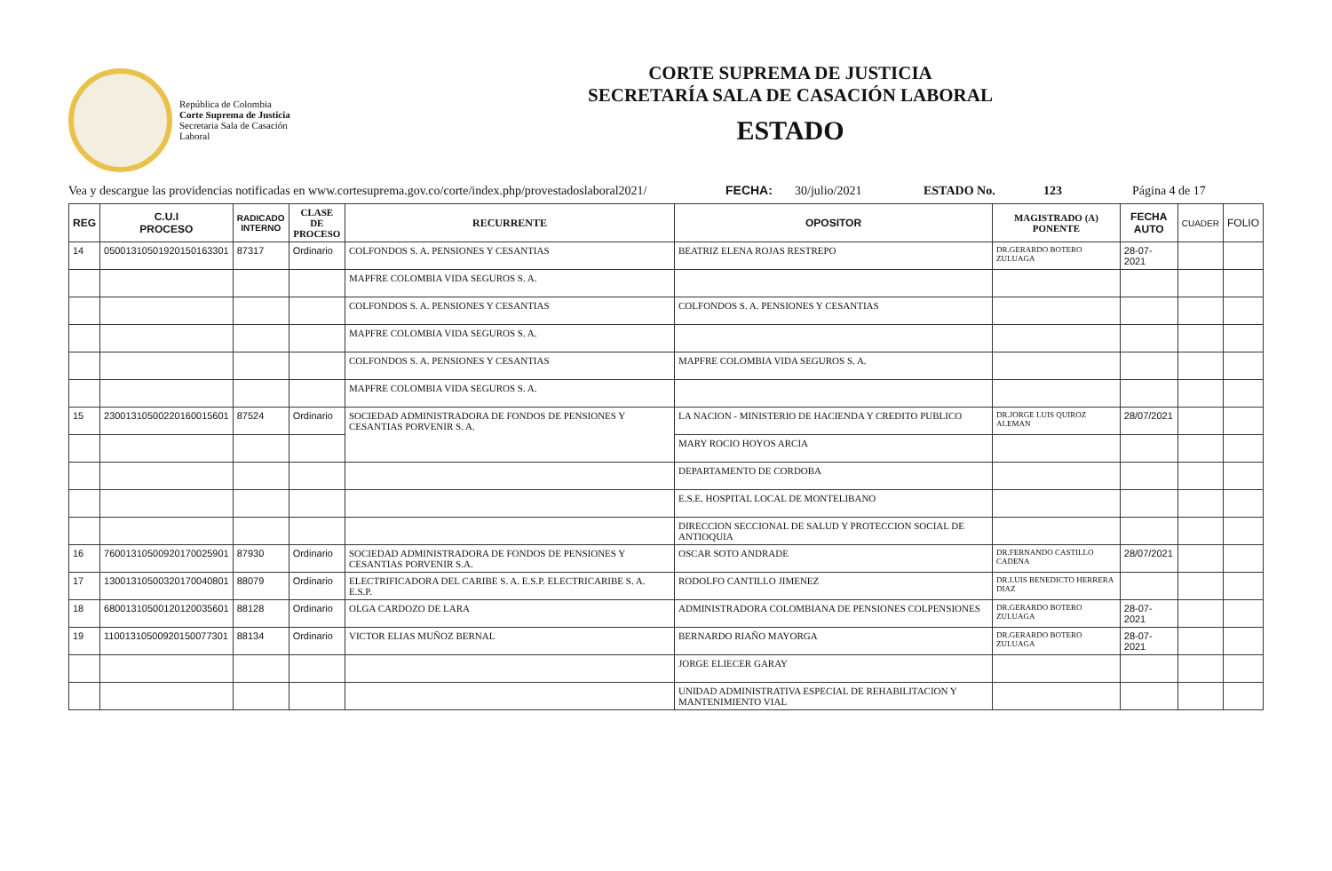República de Colombia
Corte Suprema de Justicia
Secretaria Sala de Casación Laboral
CORTE SUPREMA DE JUSTICIA
SECRETARÍA SALA DE CASACIÓN LABORAL
ESTADO
Vea y descargue las providencias notificadas en www.cortesuprema.gov.co/corte/index.php/provestadoslaboral2021/ FECHA: 30/julio/2021 ESTADO No. 123 Página 4 de 17
| REG | C.U.I PROCESO | RADICADO INTERNO | CLASE DE PROCESO | RECURRENTE | OPOSITOR | MAGISTRADO (A) PONENTE | FECHA AUTO | CUADER | FOLIO |
| --- | --- | --- | --- | --- | --- | --- | --- | --- | --- |
| 14 | 05001310501920150163301 | 87317 | Ordinario | COLFONDOS S. A. PENSIONES Y CESANTIAS | BEATRIZ ELENA ROJAS RESTREPO | DR.GERARDO BOTERO ZULUAGA | 28-07-2021 | | |
| | | | | MAPFRE COLOMBIA VIDA SEGUROS S. A. | | | | | |
| | | | | COLFONDOS S. A. PENSIONES Y CESANTIAS | COLFONDOS S. A. PENSIONES Y CESANTIAS | | | | |
| | | | | MAPFRE COLOMBIA VIDA SEGUROS S. A. | | | | | |
| | | | | COLFONDOS S. A. PENSIONES Y CESANTIAS | MAPFRE COLOMBIA VIDA SEGUROS S. A. | | | | |
| | | | | MAPFRE COLOMBIA VIDA SEGUROS S. A. | | | | | |
| 15 | 23001310500220160015601 | 87524 | Ordinario | SOCIEDAD ADMINISTRADORA DE FONDOS DE PENSIONES Y CESANTIAS PORVENIR S. A. | LA NACION - MINISTERIO DE HACIENDA Y CREDITO PUBLICO | DR.JORGE LUIS QUIROZ ALEMAN | 28/07/2021 | | |
| | | | | | MARY ROCIO HOYOS ARCIA | | | | |
| | | | | | DEPARTAMENTO DE CORDOBA | | | | |
| | | | | | E.S.E. HOSPITAL LOCAL DE MONTELIBANO | | | | |
| | | | | | DIRECCION SECCIONAL DE SALUD Y PROTECCION SOCIAL DE ANTIOQUIA | | | | |
| 16 | 76001310500920170025901 | 87930 | Ordinario | SOCIEDAD ADMINISTRADORA DE FONDOS DE PENSIONES Y CESANTIAS PORVENIR S.A. | OSCAR SOTO ANDRADE | DR.FERNANDO CASTILLO CADENA | 28/07/2021 | | |
| 17 | 13001310500320170040801 | 88079 | Ordinario | ELECTRIFICADORA DEL CARIBE S. A. E.S.P. ELECTRICARIBE S. A. E.S.P. | RODOLFO CANTILLO JIMENEZ | DR.LUIS BENEDICTO HERRERA DIAZ | | | |
| 18 | 68001310500120120035601 | 88128 | Ordinario | OLGA CARDOZO DE LARA | ADMINISTRADORA COLOMBIANA DE PENSIONES COLPENSIONES | DR.GERARDO BOTERO ZULUAGA | 28-07-2021 | | |
| 19 | 11001310500920150077301 | 88134 | Ordinario | VICTOR ELIAS MUÑOZ BERNAL | BERNARDO RIAÑO MAYORGA | DR.GERARDO BOTERO ZULUAGA | 28-07-2021 | | |
| | | | | | JORGE ELIECER GARAY | | | | |
| | | | | | UNIDAD ADMINISTRATIVA ESPECIAL DE REHABILITACION Y MANTENIMIENTO VIAL | | | | |